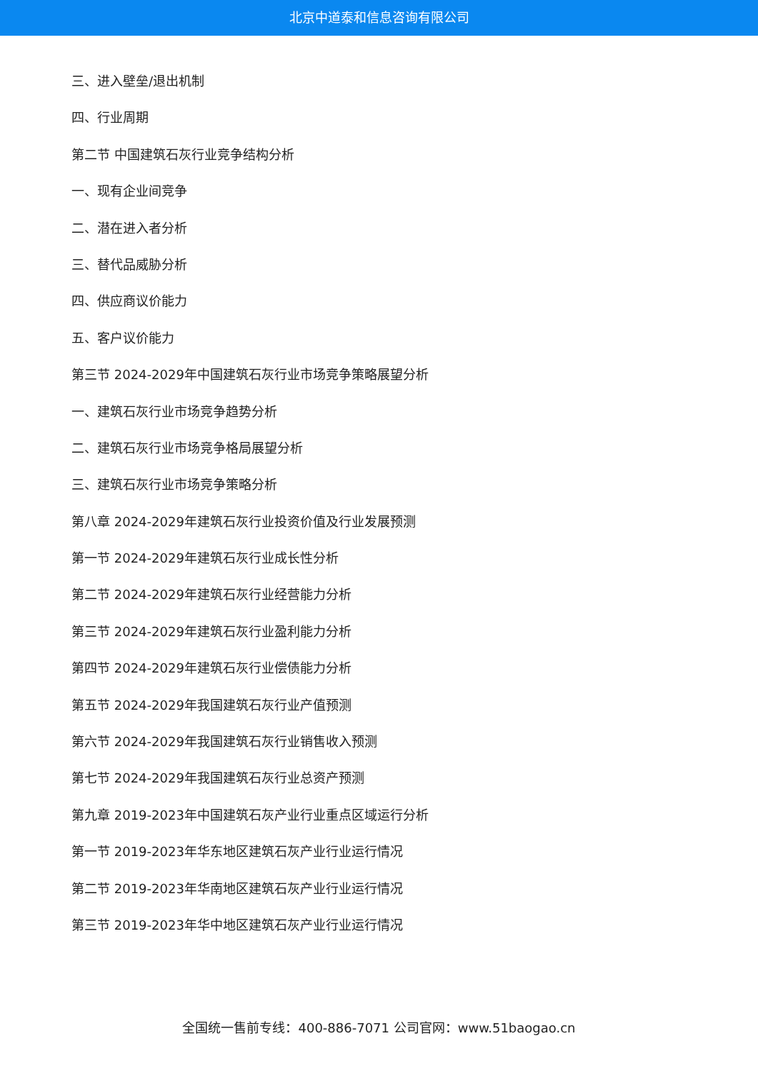北京中道泰和信息咨询有限公司
三、进入壁垒/退出机制
四、行业周期
第二节 中国建筑石灰行业竞争结构分析
一、现有企业间竞争
二、潜在进入者分析
三、替代品威胁分析
四、供应商议价能力
五、客户议价能力
第三节 2024-2029年中国建筑石灰行业市场竞争策略展望分析
一、建筑石灰行业市场竞争趋势分析
二、建筑石灰行业市场竞争格局展望分析
三、建筑石灰行业市场竞争策略分析
第八章 2024-2029年建筑石灰行业投资价值及行业发展预测
第一节 2024-2029年建筑石灰行业成长性分析
第二节 2024-2029年建筑石灰行业经营能力分析
第三节 2024-2029年建筑石灰行业盈利能力分析
第四节 2024-2029年建筑石灰行业偿债能力分析
第五节 2024-2029年我国建筑石灰行业产值预测
第六节 2024-2029年我国建筑石灰行业销售收入预测
第七节 2024-2029年我国建筑石灰行业总资产预测
第九章 2019-2023年中国建筑石灰产业行业重点区域运行分析
第一节 2019-2023年华东地区建筑石灰产业行业运行情况
第二节 2019-2023年华南地区建筑石灰产业行业运行情况
第三节 2019-2023年华中地区建筑石灰产业行业运行情况
全国统一售前专线：400-886-7071 公司官网：www.51baogao.cn